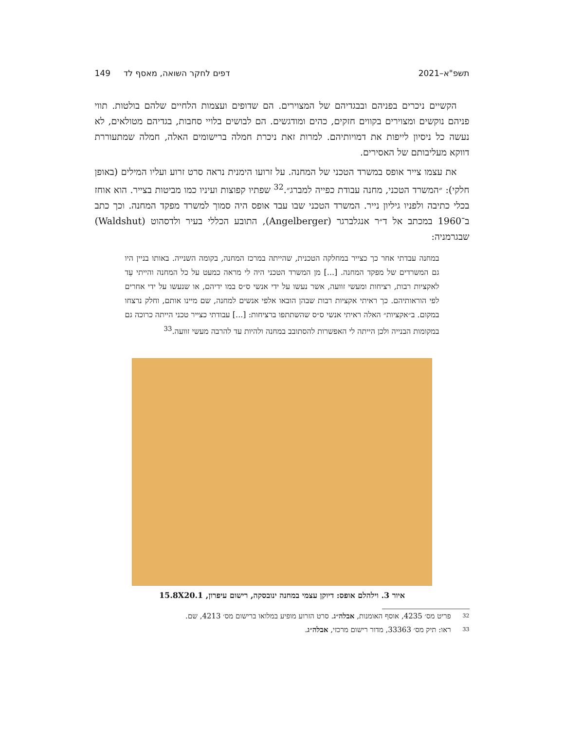תשפ"א–2021 דפים לחקר השואה, מאסף לד 149
הקשיים ניכרים בפניהם ובבגדיהם של המצוירים. הם שדופים ועצמות הלחיים שלהם בולטות. תווי פניהם נוקשים ומצוירים בקווים חזקים, כהים ומודגשים. הם לבושים בלויי סחבות, בגדיהם מטולאים, לא נעשה כל ניסיון לייפות את דמויותיהם. למרות זאת ניכרת חמלה ברישומים האלה, חמלה שמתעוררת דווקא מעליבותם של האסירים.
את עצמו צייר אופס במשרד הטכני של המחנה. על זרועו הימנית נראה סרט זרוע ועליו המילים (באופן חלקי): ״המשרד הטכני, מחנה עבודת כפייה למברג״.<sup>32</sup> שפתיו קפוצות ועיניו כמו מביטות בצייר. הוא אוחז בכלי כתיבה ולפניו גיליון נייר. המשרד הטכני שבו עבד אופס היה סמוך למשרד מפקד המחנה. וכך כתב ב־1960 במכתב אל ד״ר אנגלברגר (Angelberger), התובע הכללי בעיר ולדסהוט (Waldshut) שבגרמניה:
במחנה עבדתי אחר כך כצייר במחלקה הטכנית, שהייתה במרכז המחנה, בקומה השנייה. באותו בניין היו גם המשרדים של מפקד המחנה. [...] מן המשרד הטכני היה לי מראה כמעט על כל המחנה והייתי עֵד לאקציות רבות, רציחות ומעשי זוועה, אשר נעשו על ידי אנשי ס״ס במו ידיהם, או שנעשו על ידי אחרים לפי הוראותיהם. כך ראיתי אקציות רבות שבהן הובאו אלפי אנשים למחנה, שם מיינו אותם, וחלק נרצחו במקום. ב״אקציות״ האלה ראיתי אנשי ס״ס שהשתתפו ברציחות: [...] עבודתי כצייר טכני הייתה כרוכה גם במקומות הבנייה ולכן הייתה לי האפשרות להסתובב במחנה ולהיות עד להרבה מעשי זוועה.<sup>33</sup>
איור 3. וילהלם אופס: דיוקן עצמי במחנה ינובסקה, רישום עיפרון, 15.8X20.1
32 פריט מס׳ 4235, אוסף האומנות, אבלה״ג. סרט הזרוע מופיע במלואו ברישום מס׳ 4213, שם.
33 ראו: תיק מס׳ 33363, מדור רישום מרכזי, אבלה״ג.